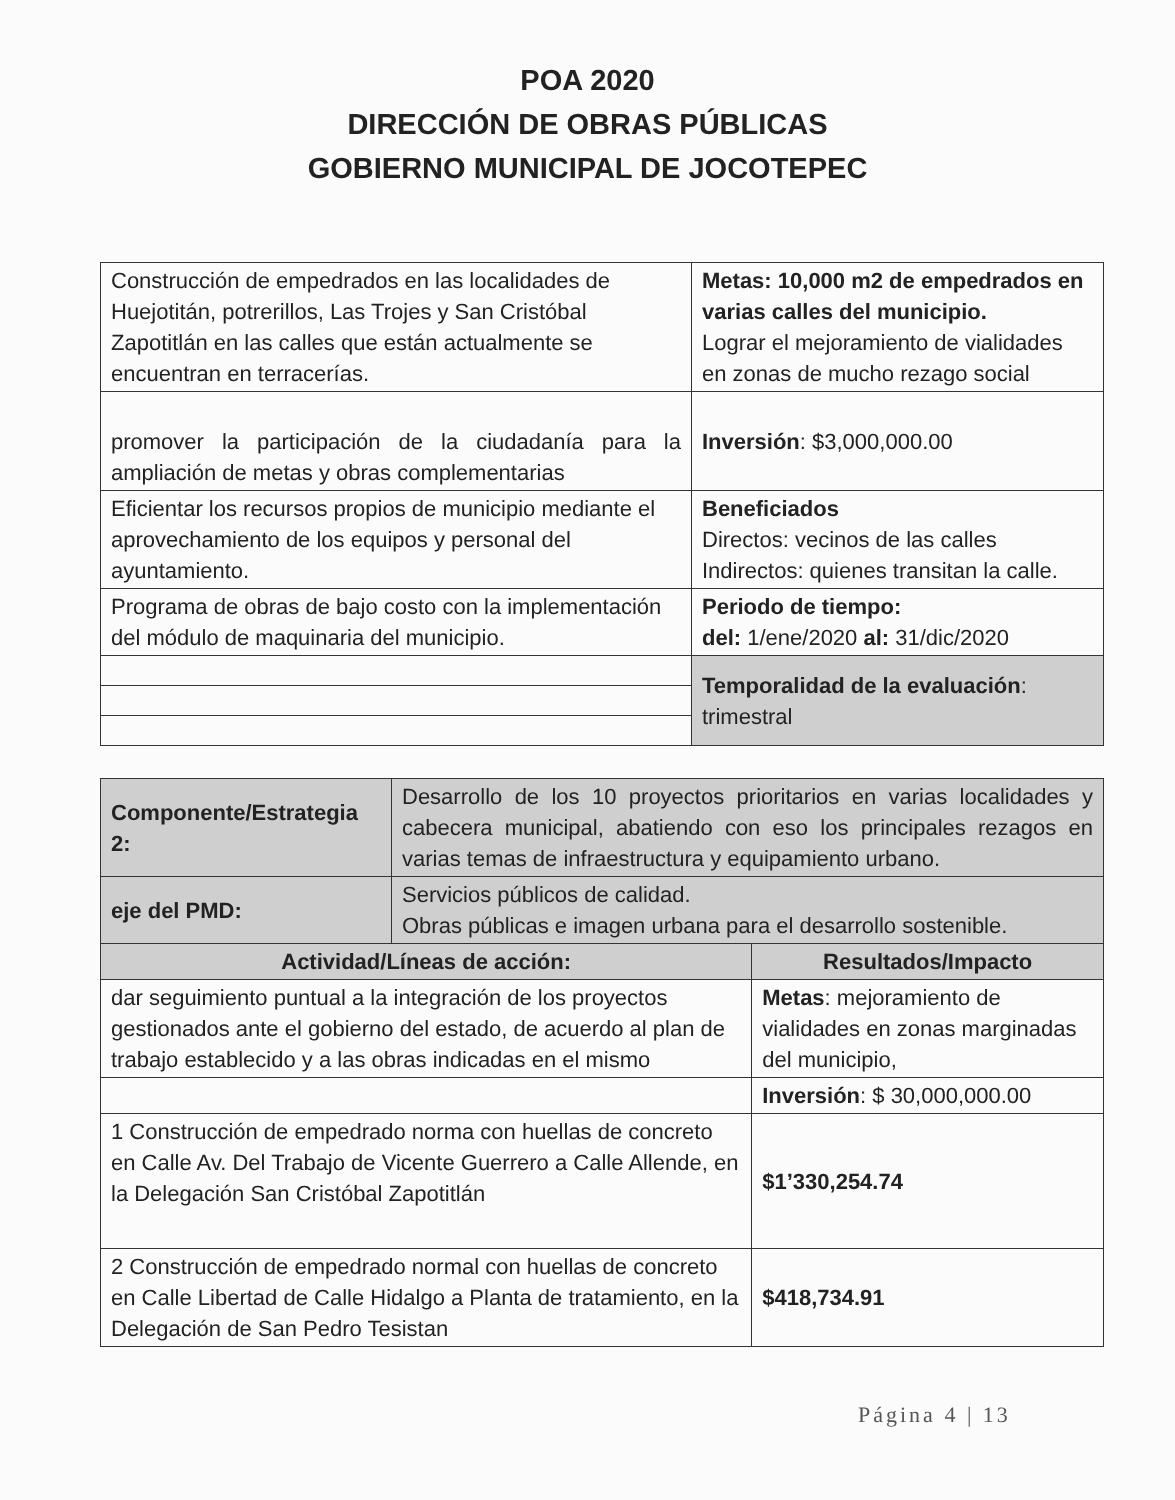POA 2020
DIRECCIÓN DE OBRAS PÚBLICAS
GOBIERNO MUNICIPAL DE JOCOTEPEC
| Construcción de empedrados en las localidades de Huejotitán, potrerillos, Las Trojes y San Cristóbal Zapotitlán en las calles que están actualmente se encuentran en terracerías. | Metas: 10,000 m2 de empedrados en varias calles del municipio. Lograr el mejoramiento de vialidades en zonas de mucho rezago social |
| promover la participación de la ciudadanía para la ampliación de metas y obras complementarias | Inversión : $3,000,000.00 |
| Eficientar los recursos propios de municipio mediante el aprovechamiento de los equipos y personal del ayuntamiento. | Beneficiados Directos: vecinos de las calles Indirectos: quienes transitan la calle. |
| Programa de obras de bajo costo con la implementación del módulo de maquinaria del municipio. | Periodo de tiempo: del: 1/ene/2020 al: 31/dic/2020 |
| | Temporalidad de la evaluación : trimestral |
| Componente/Estrategia 2: | Desarrollo de los 10 proyectos prioritarios en varias localidades y cabecera municipal, abatiendo con eso los principales rezagos en varias temas de infraestructura y equipamiento urbano. | |
| eje del PMD: | Servicios públicos de calidad. Obras públicas e imagen urbana para el desarrollo sostenible. | |
| Actividad/Líneas de acción: | | Resultados/Impacto |
| dar seguimiento puntual a la integración de los proyectos gestionados ante el gobierno del estado, de acuerdo al plan de trabajo establecido y a las obras indicadas en el mismo | | Metas : mejoramiento de vialidades en zonas marginadas del municipio, |
| | | Inversión : $ 30,000,000.00 |
| 1 Construcción de empedrado norma con huellas de concreto en Calle Av. Del Trabajo de Vicente Guerrero a Calle Allende, en la Delegación San Cristóbal Zapotitlán | | $1’330,254.74 |
| 2 Construcción de empedrado normal con huellas de concreto en Calle Libertad de Calle Hidalgo a Planta de tratamiento, en la Delegación de San Pedro Tesistan | | $418,734.91 |
Página 4 | 13